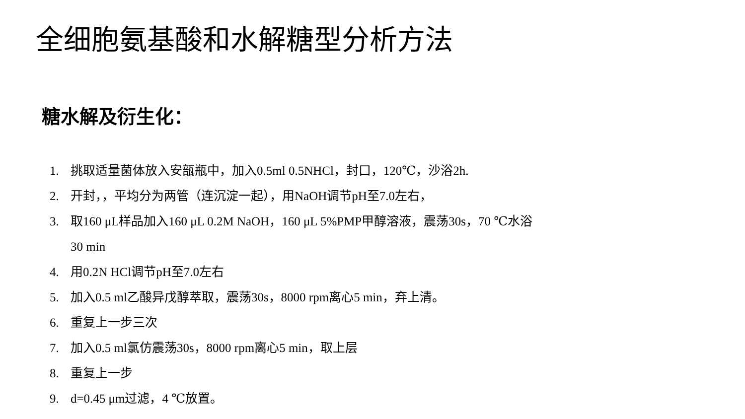全细胞氨基酸和水解糖型分析方法
糖水解及衍生化：
1. 挑取适量菌体放入安瓿瓶中，加入0.5ml 0.5NHCl，封口，120℃，沙浴2h.
2. 开封，，平均分为两管（连沉淀一起），用NaOH调节pH至7.0左右，
3. 取160 μL样品加入160 μL 0.2M NaOH，160 μL 5%PMP甲醇溶液，震荡30s，70 ℃水浴30 min
4. 用0.2N HCl调节pH至7.0左右
5. 加入0.5 ml乙酸异戊醇萃取，震荡30s，8000 rpm离心5 min，弃上清。
6. 重复上一步三次
7. 加入0.5 ml氯仿震荡30s，8000 rpm离心5 min，取上层
8. 重复上一步
9. d=0.45 μm过滤，4 ℃放置。